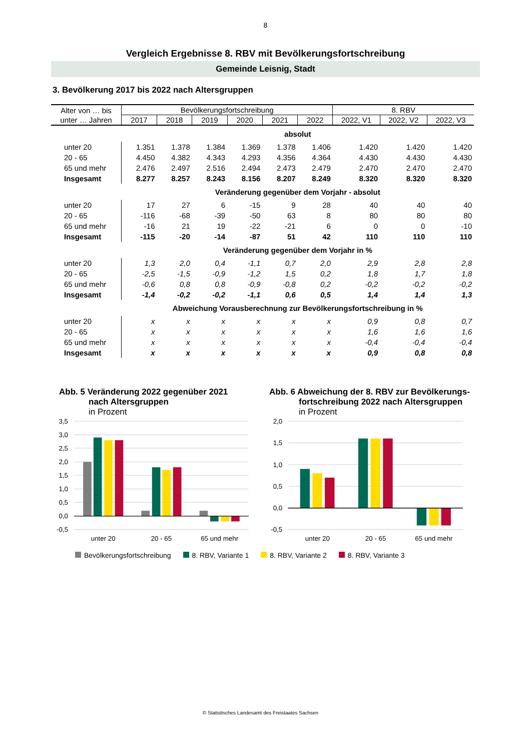8
Vergleich Ergebnisse 8. RBV mit Bevölkerungsfortschreibung
Gemeinde Leisnig, Stadt
3. Bevölkerung 2017 bis 2022 nach Altersgruppen
| Alter von … bis unter … Jahren | Bevölkerungsfortschreibung | | | | | | 8. RBV | | |
| --- | --- | --- | --- | --- | --- | --- | --- | --- | --- |
| | 2017 | 2018 | 2019 | 2020 | 2021 | 2022 | 2022, V1 | 2022, V2 | 2022, V3 |
| | absolut | | | | | | | | |
| unter 20 | 1.351 | 1.378 | 1.384 | 1.369 | 1.378 | 1.406 | 1.420 | 1.420 | 1.420 |
| 20 - 65 | 4.450 | 4.382 | 4.343 | 4.293 | 4.356 | 4.364 | 4.430 | 4.430 | 4.430 |
| 65 und mehr | 2.476 | 2.497 | 2.516 | 2.494 | 2.473 | 2.479 | 2.470 | 2.470 | 2.470 |
| Insgesamt | 8.277 | 8.257 | 8.243 | 8.156 | 8.207 | 8.249 | 8.320 | 8.320 | 8.320 |
| | Veränderung gegenüber dem Vorjahr - absolut | | | | | | | | |
| unter 20 | 17 | 27 | 6 | -15 | 9 | 28 | 40 | 40 | 40 |
| 20 - 65 | -116 | -68 | -39 | -50 | 63 | 8 | 80 | 80 | 80 |
| 65 und mehr | -16 | 21 | 19 | -22 | -21 | 6 | 0 | 0 | -10 |
| Insgesamt | -115 | -20 | -14 | -87 | 51 | 42 | 110 | 110 | 110 |
| | Veränderung gegenüber dem Vorjahr in % | | | | | | | | |
| unter 20 | 1,3 | 2,0 | 0,4 | -1,1 | 0,7 | 2,0 | 2,9 | 2,8 | 2,8 |
| 20 - 65 | -2,5 | -1,5 | -0,9 | -1,2 | 1,5 | 0,2 | 1,8 | 1,7 | 1,8 |
| 65 und mehr | -0,6 | 0,8 | 0,8 | -0,9 | -0,8 | 0,2 | -0,2 | -0,2 | -0,2 |
| Insgesamt | -1,4 | -0,2 | -0,2 | -1,1 | 0,6 | 0,5 | 1,4 | 1,4 | 1,3 |
| | Abweichung Vorausberechnung zur Bevölkerungsfortschreibung in % | | | | | | | | |
| unter 20 | x | x | x | x | x | x | 0,9 | 0,8 | 0,7 |
| 20 - 65 | x | x | x | x | x | x | 1,6 | 1,6 | 1,6 |
| 65 und mehr | x | x | x | x | x | x | -0,4 | -0,4 | -0,4 |
| Insgesamt | x | x | x | x | x | x | 0,9 | 0,8 | 0,8 |
Abb. 5 Veränderung 2022 gegenüber 2021
nach Altersgruppen
in Prozent
Abb. 6 Abweichung der 8. RBV zur Bevölkerungs-
fortschreibung 2022 nach Altersgruppen
in Prozent
3,5
3,0
2,5
2,0
1,5
1,0
0,5
0,0
-0,5
2,0
1,5
1,0
0,5
0,0
-0,5
unter 20
20 - 65
65 und mehr
unter 20
20 - 65
65 und mehr
Bevölkerungsfortschreibung 8. RBV, Variante 1 8. RBV, Variante 2 8. RBV, Variante 3
© Statistisches Landesamt des Freistaates Sachsen